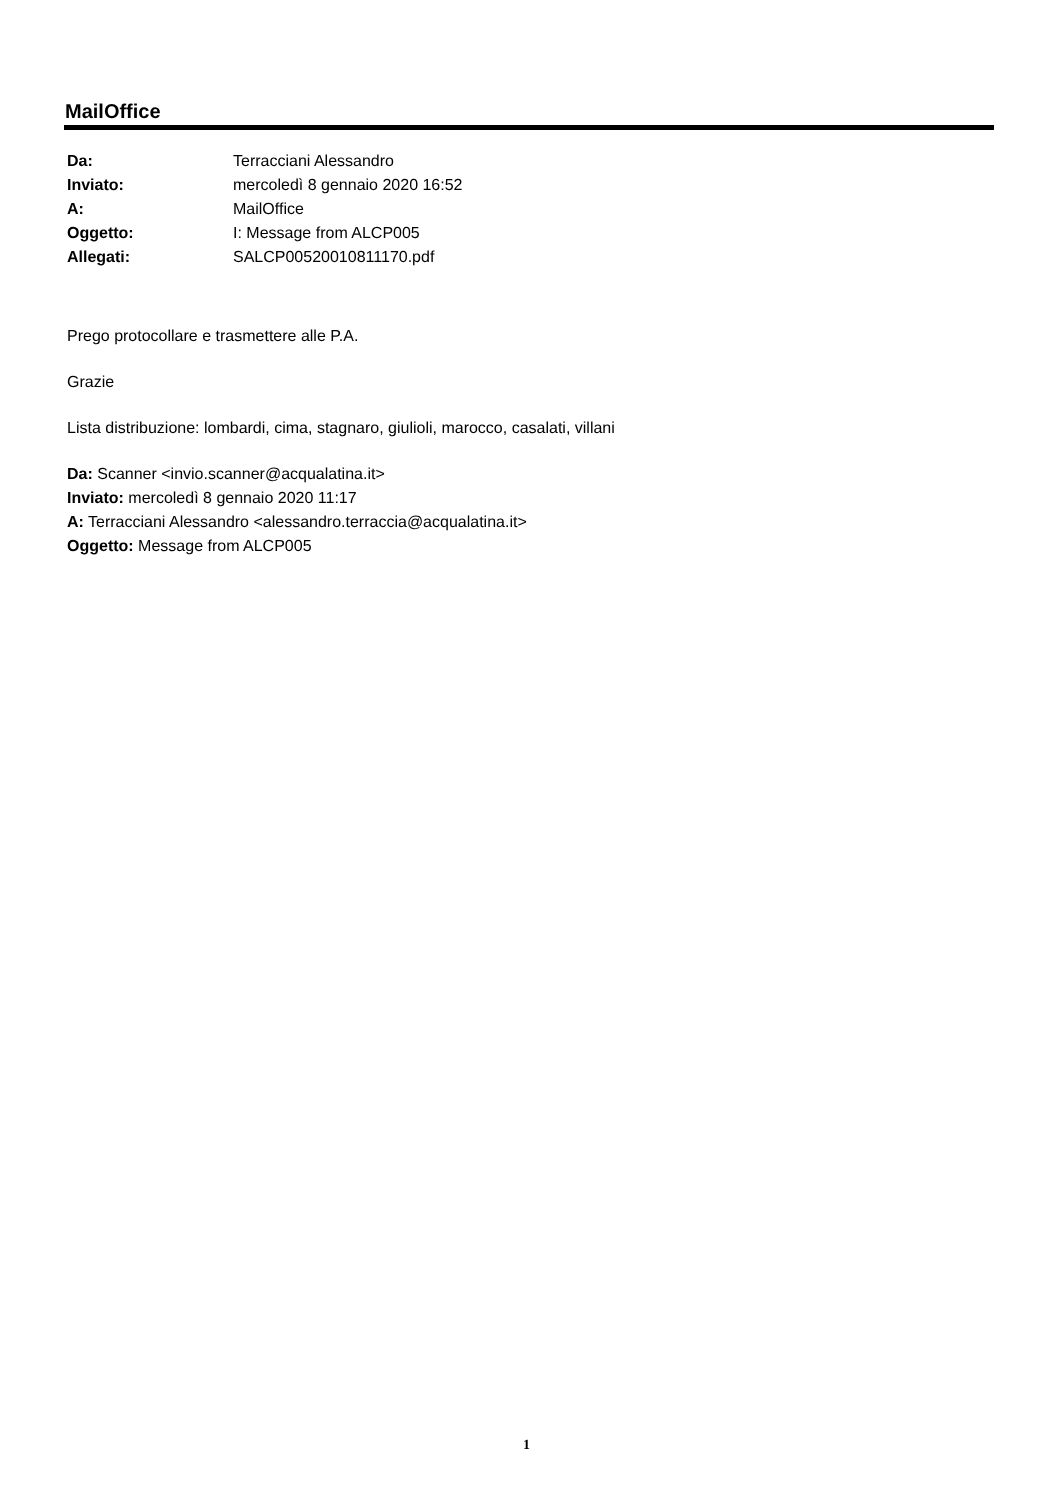MailOffice
| Da: | Terracciani Alessandro |
| Inviato: | mercoledì 8 gennaio 2020 16:52 |
| A: | MailOffice |
| Oggetto: | I: Message from ALCP005 |
| Allegati: | SALCP00520010811170.pdf |
Prego protocollare e trasmettere alle P.A.
Grazie
Lista distribuzione: lombardi, cima, stagnaro, giulioli, marocco, casalati, villani
Da: Scanner <invio.scanner@acqualatina.it>
Inviato: mercoledì 8 gennaio 2020 11:17
A: Terracciani Alessandro <alessandro.terraccia@acqualatina.it>
Oggetto: Message from ALCP005
1